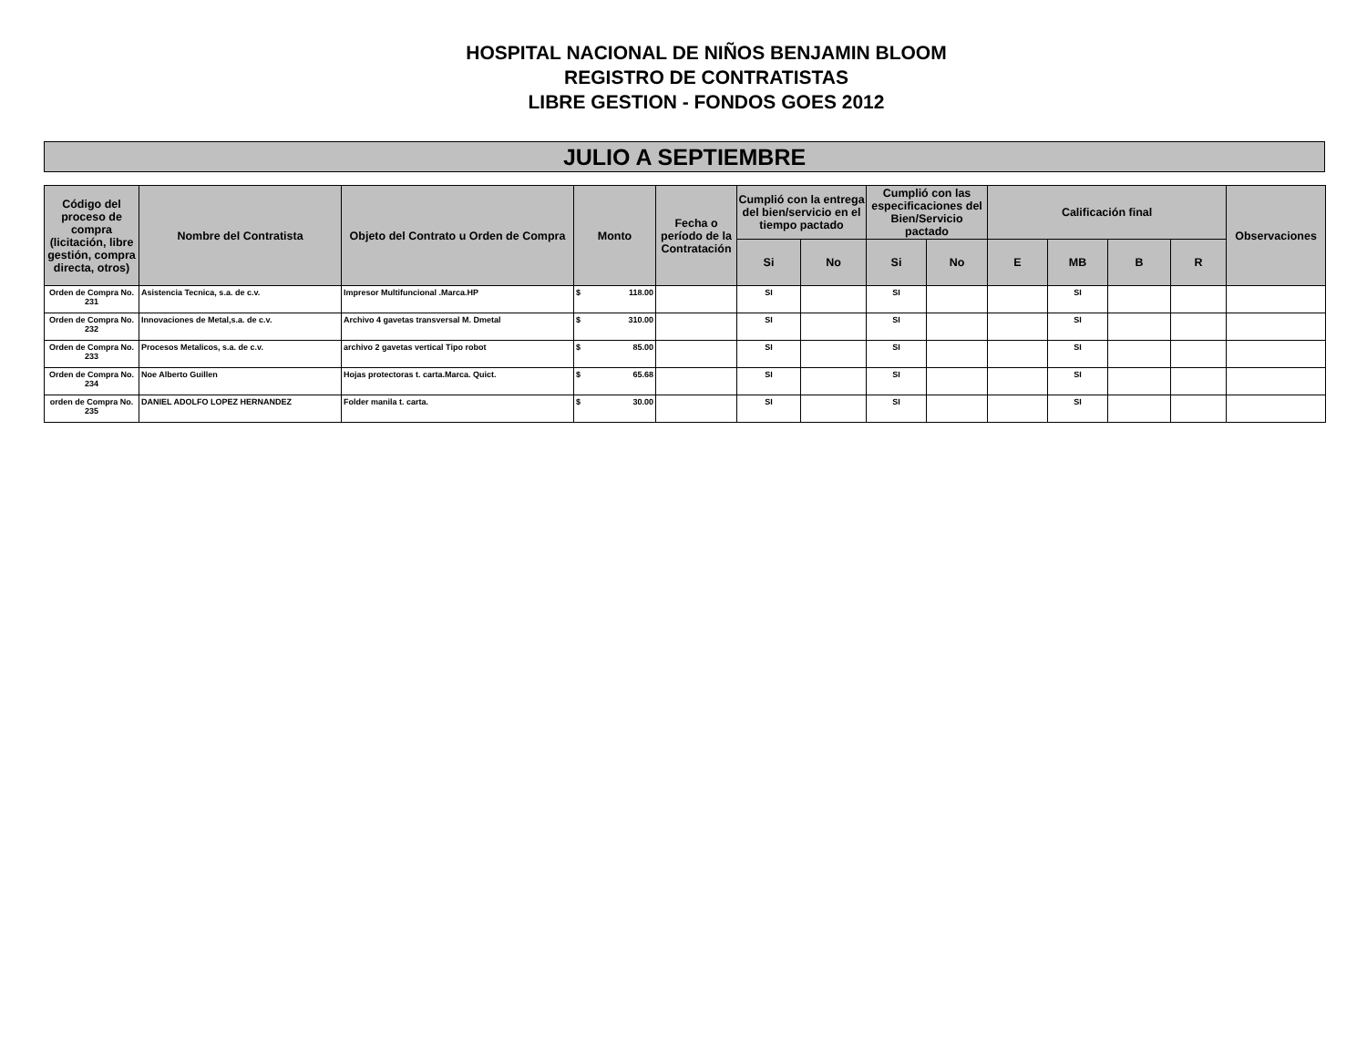HOSPITAL NACIONAL DE NIÑOS BENJAMIN BLOOM
REGISTRO DE CONTRATISTAS
LIBRE GESTION - FONDOS GOES 2012
JULIO A SEPTIEMBRE
| Código del proceso de compra (licitación, libre gestión, compra directa, otros) | Nombre del Contratista | Objeto del Contrato u Orden de Compra | Monto | Fecha o período de la Contratación | Cumplió con la entrega del bien/servicio en el tiempo pactado | | Cumplió con las especificaciones del Bien/Servicio pactado | | Calificación final | | | | Observaciones |
| --- | --- | --- | --- | --- | --- | --- | --- | --- | --- | --- | --- | --- | --- |
| | | | | | Si | No | Si | No | E | MB | B | R | |
| Orden de Compra No. 231 | Asistencia Tecnica, s.a. de c.v. | Impresor Multifuncional .Marca.HP | $ 118.00 | | SI | | SI | | | SI | | | |
| Orden de Compra No. 232 | Innovaciones de Metal,s.a. de c.v. | Archivo 4 gavetas transversal M. Dmetal | $ 310.00 | | SI | | SI | | | SI | | | |
| Orden de Compra No. 233 | Procesos Metalicos, s.a. de c.v. | archivo 2 gavetas vertical Tipo robot | $ 85.00 | | SI | | SI | | | SI | | | |
| Orden de Compra No. 234 | Noe Alberto Guillen | Hojas protectoras t. carta.Marca. Quict. | $ 65.68 | | SI | | SI | | | SI | | | |
| orden de Compra No. 235 | DANIEL ADOLFO LOPEZ HERNANDEZ | Folder manila t. carta. | $ 30.00 | | SI | | SI | | | SI | | | |